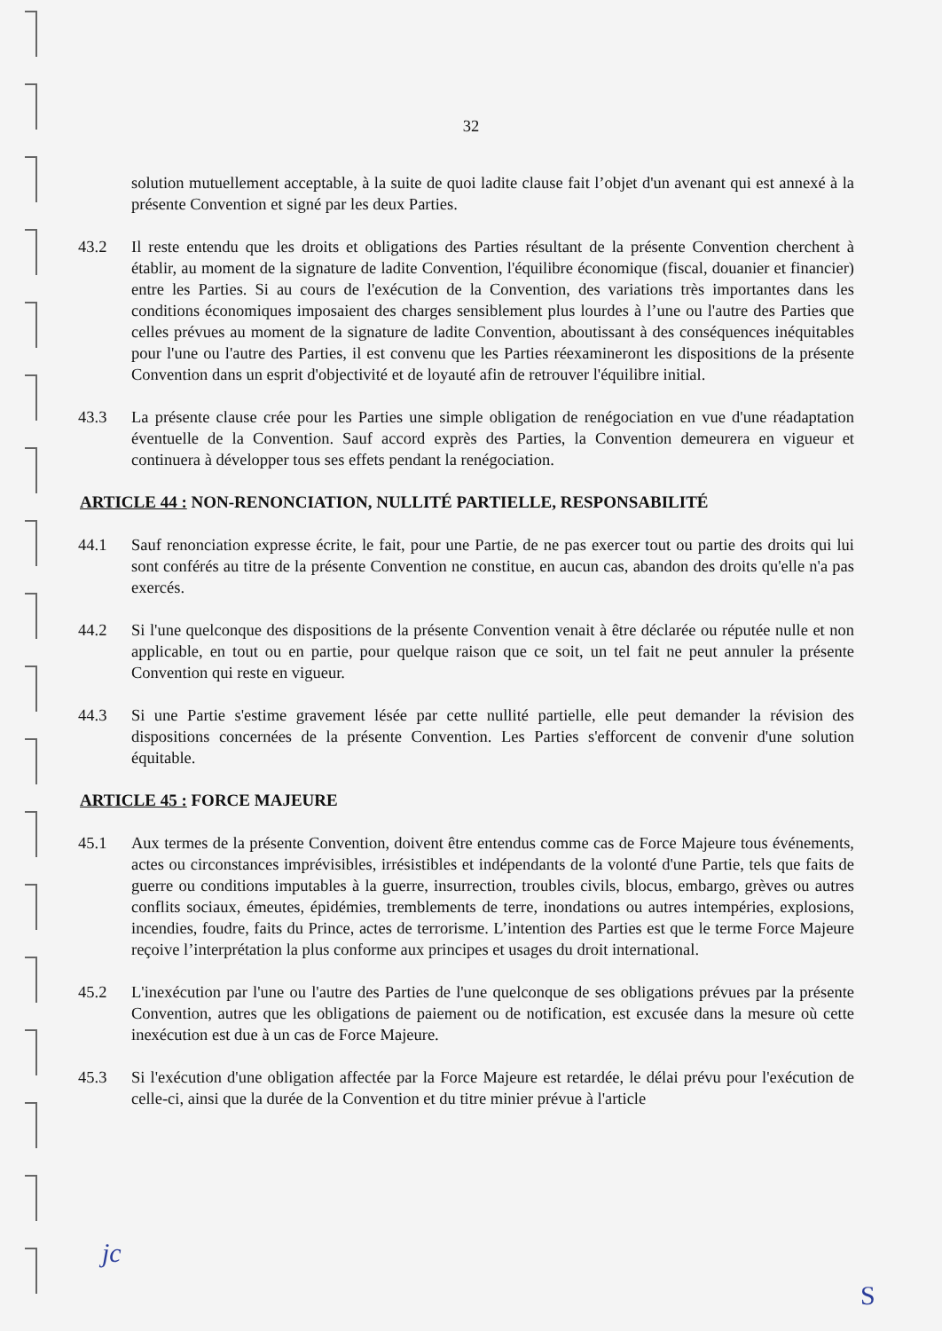32
solution mutuellement acceptable, à la suite de quoi ladite clause fait l’objet d'un avenant qui est annexé à la présente Convention et signé par les deux Parties.
43.2 Il reste entendu que les droits et obligations des Parties résultant de la présente Convention cherchent à établir, au moment de la signature de ladite Convention, l'équilibre économique (fiscal, douanier et financier) entre les Parties. Si au cours de l'exécution de la Convention, des variations très importantes dans les conditions économiques imposaient des charges sensiblement plus lourdes à l’une ou l'autre des Parties que celles prévues au moment de la signature de ladite Convention, aboutissant à des conséquences inéquitables pour l'une ou l'autre des Parties, il est convenu que les Parties réexamineront les dispositions de la présente Convention dans un esprit d'objectivité et de loyauté afin de retrouver l'équilibre initial.
43.3 La présente clause crée pour les Parties une simple obligation de renégociation en vue d'une réadaptation éventuelle de la Convention. Sauf accord exprès des Parties, la Convention demeurera en vigueur et continuera à développer tous ses effets pendant la renégociation.
ARTICLE 44 : NON-RENONCIATION, NULLITÉ PARTIELLE, RESPONSABILITÉ
44.1 Sauf renonciation expresse écrite, le fait, pour une Partie, de ne pas exercer tout ou partie des droits qui lui sont conférés au titre de la présente Convention ne constitue, en aucun cas, abandon des droits qu'elle n'a pas exercés.
44.2 Si l'une quelconque des dispositions de la présente Convention venait à être déclarée ou réputée nulle et non applicable, en tout ou en partie, pour quelque raison que ce soit, un tel fait ne peut annuler la présente Convention qui reste en vigueur.
44.3 Si une Partie s'estime gravement lésée par cette nullité partielle, elle peut demander la révision des dispositions concernées de la présente Convention. Les Parties s'efforcent de convenir d'une solution équitable.
ARTICLE 45 : FORCE MAJEURE
45.1 Aux termes de la présente Convention, doivent être entendus comme cas de Force Majeure tous événements, actes ou circonstances imprévisibles, irrésistibles et indépendants de la volonté d'une Partie, tels que faits de guerre ou conditions imputables à la guerre, insurrection, troubles civils, blocus, embargo, grèves ou autres conflits sociaux, émeutes, épidémies, tremblements de terre, inondations ou autres intempéries, explosions, incendies, foudre, faits du Prince, actes de terrorisme. L’intention des Parties est que le terme Force Majeure reçoive l’interprétation la plus conforme aux principes et usages du droit international.
45.2 L'inexécution par l'une ou l'autre des Parties de l'une quelconque de ses obligations prévues par la présente Convention, autres que les obligations de paiement ou de notification, est excusée dans la mesure où cette inexécution est due à un cas de Force Majeure.
45.3 Si l'exécution d'une obligation affectée par la Force Majeure est retardée, le délai prévu pour l'exécution de celle-ci, ainsi que la durée de la Convention et du titre minier prévue à l'article
jc
S